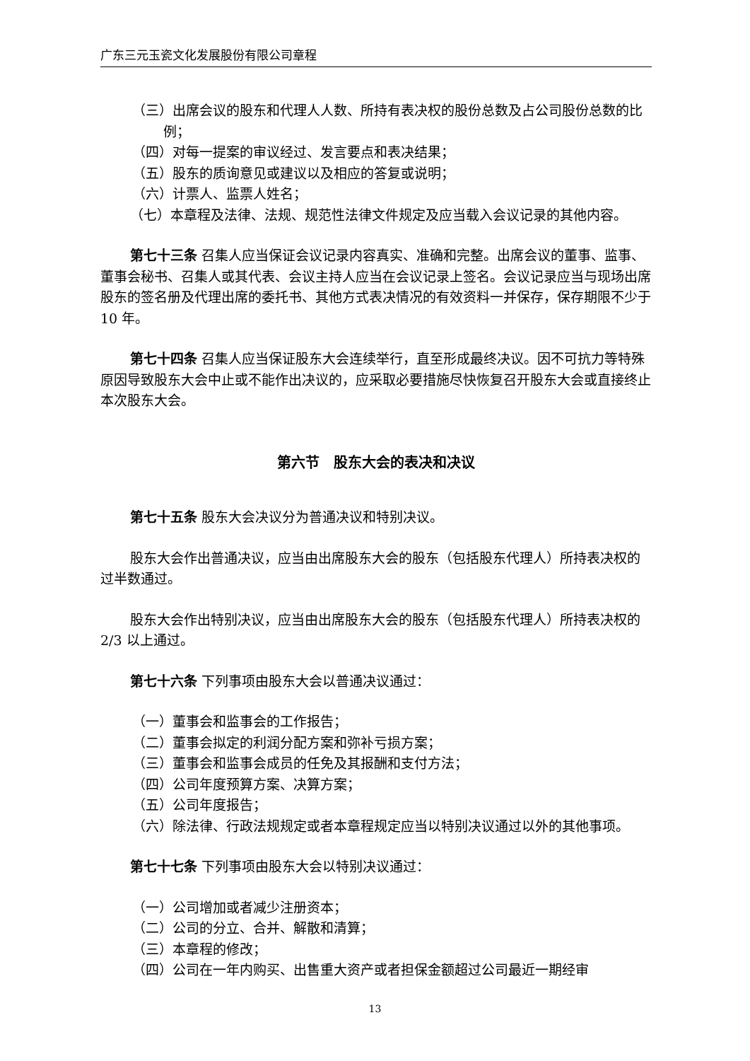广东三元玉瓷文化发展股份有限公司章程
（三）出席会议的股东和代理人人数、所持有表决权的股份总数及占公司股份总数的比例；
（四）对每一提案的审议经过、发言要点和表决结果；
（五）股东的质询意见或建议以及相应的答复或说明；
（六）计票人、监票人姓名；
（七）本章程及法律、法规、规范性法律文件规定及应当载入会议记录的其他内容。
第七十三条 召集人应当保证会议记录内容真实、准确和完整。出席会议的董事、监事、董事会秘书、召集人或其代表、会议主持人应当在会议记录上签名。会议记录应当与现场出席股东的签名册及代理出席的委托书、其他方式表决情况的有效资料一并保存，保存期限不少于 10 年。
第七十四条 召集人应当保证股东大会连续举行，直至形成最终决议。因不可抗力等特殊原因导致股东大会中止或不能作出决议的，应采取必要措施尽快恢复召开股东大会或直接终止本次股东大会。
第六节　股东大会的表决和决议
第七十五条 股东大会决议分为普通决议和特别决议。
股东大会作出普通决议，应当由出席股东大会的股东（包括股东代理人）所持表决权的过半数通过。
股东大会作出特别决议，应当由出席股东大会的股东（包括股东代理人）所持表决权的 2/3 以上通过。
第七十六条 下列事项由股东大会以普通决议通过：
（一）董事会和监事会的工作报告；
（二）董事会拟定的利润分配方案和弥补亏损方案；
（三）董事会和监事会成员的任免及其报酬和支付方法；
（四）公司年度预算方案、决算方案；
（五）公司年度报告；
（六）除法律、行政法规规定或者本章程规定应当以特别决议通过以外的其他事项。
第七十七条 下列事项由股东大会以特别决议通过：
（一）公司增加或者减少注册资本；
（二）公司的分立、合并、解散和清算；
（三）本章程的修改；
（四）公司在一年内购买、出售重大资产或者担保金额超过公司最近一期经审
13